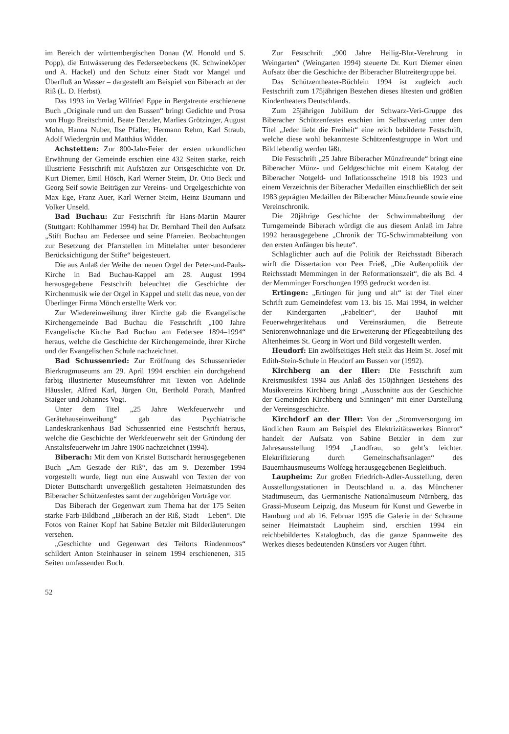im Bereich der württembergischen Donau (W. Honold und S. Popp), die Entwässerung des Federseebeckens (K. Schwineköper und A. Hackel) und den Schutz einer Stadt vor Mangel und Überfluß an Wasser – dargestellt am Beispiel von Biberach an der Riß (L. D. Herbst).
Das 1993 im Verlag Wilfried Eppe in Bergatreute erschienene Buch „Originale rund um den Bussen“ bringt Gedichte und Prosa von Hugo Breitschmid, Beate Denzler, Marlies Grötzinger, August Mohn, Hanna Nuber, Ilse Pfaller, Hermann Rehm, Karl Straub, Adolf Wiedergrün und Matthäus Widder.
Achstetten: Zur 800-Jahr-Feier der ersten urkundlichen Erwähnung der Gemeinde erschien eine 432 Seiten starke, reich illustrierte Festschrift mit Aufsätzen zur Ortsgeschichte von Dr. Kurt Diemer, Emil Hösch, Karl Werner Steim, Dr. Otto Beck und Georg Seif sowie Beiträgen zur Vereins- und Orgelgeschichte von Max Ege, Franz Auer, Karl Werner Steim, Heinz Baumann und Volker Unseld.
Bad Buchau: Zur Festschrift für Hans-Martin Maurer (Stuttgart: Kohlhammer 1994) hat Dr. Bernhard Theil den Aufsatz „Stift Buchau am Federsee und seine Pfarreien. Beobachtungen zur Besetzung der Pfarrstellen im Mittelalter unter besonderer Berücksichtigung der Stifte“ beigesteuert.
Die aus Anlaß der Weihe der neuen Orgel der Peter-und-Pauls-Kirche in Bad Buchau-Kappel am 28. August 1994 herausgegebene Festschrift beleuchtet die Geschichte der Kirchenmusik wie der Orgel in Kappel und stellt das neue, von der Überlinger Firma Mönch erstellte Werk vor.
Zur Wiedereinweihung ihrer Kirche gab die Evangelische Kirchengemeinde Bad Buchau die Festschrift „100 Jahre Evangelische Kirche Bad Buchau am Federsee 1894–1994“ heraus, welche die Geschichte der Kirchengemeinde, ihrer Kirche und der Evangelischen Schule nachzeichnet.
Bad Schussenried: Zur Eröffnung des Schussenrieder Bierkrugmuseums am 29. April 1994 erschien ein durchgehend farbig illustrierter Museumsführer mit Texten von Adelinde Häussler, Alfred Karl, Jürgen Ott, Berthold Porath, Manfred Staiger und Johannes Vogt.
Unter dem Titel „25 Jahre Werkfeuerwehr und Gerätehauseinweihung“ gab das Psychiatrische Landeskrankenhaus Bad Schussenried eine Festschrift heraus, welche die Geschichte der Werkfeuerwehr seit der Gründung der Anstaltsfeuerwehr im Jahre 1906 nachzeichnet (1994).
Biberach: Mit dem von Kristel Buttschardt herausgegebenen Buch „Am Gestade der Riß“, das am 9. Dezember 1994 vorgestellt wurde, liegt nun eine Auswahl von Texten der von Dieter Buttschardt unvergeßlich gestalteten Heimatstunden des Biberacher Schützenfestes samt der zugehörigen Vorträge vor.
Das Biberach der Gegenwart zum Thema hat der 175 Seiten starke Farb-Bildband „Biberach an der Riß, Stadt – Leben“. Die Fotos von Rainer Kopf hat Sabine Betzler mit Bilderläuterungen versehen.
„Geschichte und Gegenwart des Teilorts Rindenmoos“ schildert Anton Steinhauser in seinem 1994 erschienenen, 315 Seiten umfassenden Buch.
Zur Festschrift „900 Jahre Heilig-Blut-Verehrung in Weingarten“ (Weingarten 1994) steuerte Dr. Kurt Diemer einen Aufsatz über die Geschichte der Biberacher Blutreitergruppe bei.
Das Schützentheater-Büchlein 1994 ist zugleich auch Festschrift zum 175jährigen Bestehen dieses ältesten und größten Kindertheaters Deutschlands.
Zum 25jährigen Jubiläum der Schwarz-Veri-Gruppe des Biberacher Schützenfestes erschien im Selbstverlag unter dem Titel „Jeder liebt die Freiheit“ eine reich bebilderte Festschrift, welche diese wohl bekannteste Schützenfestgruppe in Wort und Bild lebendig werden läßt.
Die Festschrift „25 Jahre Biberacher Münzfreunde“ bringt eine Biberacher Münz- und Geldgeschichte mit einem Katalog der Biberacher Notgeld- und Inflationsscheine 1918 bis 1923 und einem Verzeichnis der Biberacher Medaillen einschließlich der seit 1983 geprägten Medaillen der Biberacher Münzfreunde sowie eine Vereinschronik.
Die 20jährige Geschichte der Schwimmabteilung der Turngemeinde Biberach würdigt die aus diesem Anlaß im Jahre 1992 herausgegebene „Chronik der TG-Schwimmabteilung von den ersten Anfängen bis heute“.
Schlaglichter auch auf die Politik der Reichsstadt Biberach wirft die Dissertation von Peer Frieß, „Die Außenpolitik der Reichsstadt Memmingen in der Reformationszeit“, die als Bd. 4 der Memminger Forschungen 1993 gedruckt worden ist.
Ertingen: „Ertingen für jung und alt“ ist der Titel einer Schrift zum Gemeindefest vom 13. bis 15. Mai 1994, in welcher der Kindergarten „Fabeltier“, der Bauhof mit Feuerwehrgerätehaus und Vereinsräumen, die Betreute Seniorenwohnanlage und die Erweiterung der Pflegeabteilung des Altenheimes St. Georg in Wort und Bild vorgestellt werden.
Heudorf: Ein zwölfseitiges Heft stellt das Heim St. Josef mit Edith-Stein-Schule in Heudorf am Bussen vor (1992).
Kirchberg an der Iller: Die Festschrift zum Kreismusikfest 1994 aus Anlaß des 150jährigen Bestehens des Musikvereins Kirchberg bringt „Ausschnitte aus der Geschichte der Gemeinden Kirchberg und Sinningen“ mit einer Darstellung der Vereinsgeschichte.
Kirchdorf an der Iller: Von der „Stromversorgung im ländlichen Raum am Beispiel des Elektrizitätswerkes Binnrot“ handelt der Aufsatz von Sabine Betzler in dem zur Jahresausstellung 1994 „Landfrau, so geht’s leichter. Elektrifizierung durch Gemeinschaftsanlagen“ des Bauernhausmuseums Wolfegg herausgegebenen Begleitbuch.
Laupheim: Zur großen Friedrich-Adler-Ausstellung, deren Ausstellungsstationen in Deutschland u. a. das Münchener Stadtmuseum, das Germanische Nationalmuseum Nürnberg, das Grassi-Museum Leipzig, das Museum für Kunst und Gewerbe in Hamburg und ab 16. Februar 1995 die Galerie in der Schranne seiner Heimatstadt Laupheim sind, erschien 1994 ein reichbebildertes Katalogbuch, das die ganze Spannweite des Werkes dieses bedeutenden Künstlers vor Augen führt.
52